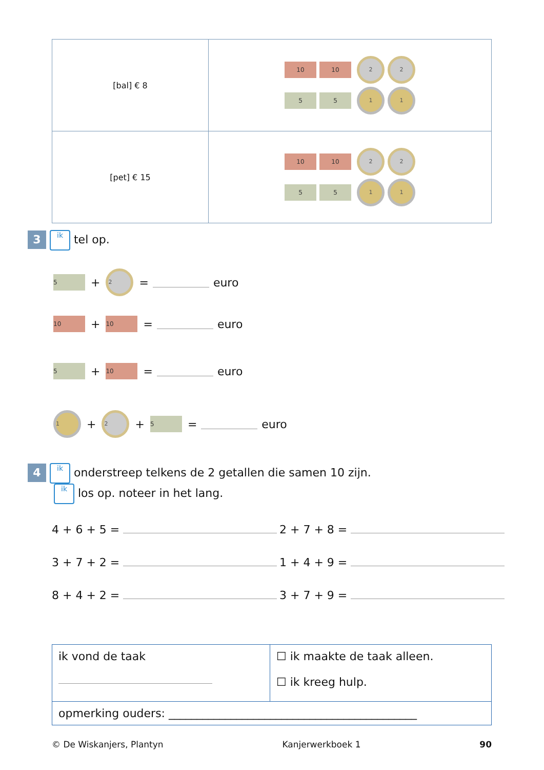| [bal] € 8 | 10 10 2 2 5 5 1 1 |
| [pet] € 15 | 10 10 2 2 5 5 1 1 |
3 ik tel op.
5 + 2 = euro
10 + 10 = euro
5 + 10 = euro
1 + 2 + 5 = euro
4 ik onderstreep telkens de 2 getallen die samen 10 zijn.
ik los op. noteer in het lang.
4 + 6 + 5 = 2 + 7 + 8 =
3 + 7 + 2 = 1 + 4 + 9 =
8 + 4 + 2 = 3 + 7 + 9 =
| ik vond de taak | ☐ ik maakte de taak alleen. ☐ ik kreeg hulp. |
| opmerking ouders: ____________________________________________ | |
© De Wiskanjers, Plantyn Kanjerwerkboek 1 90